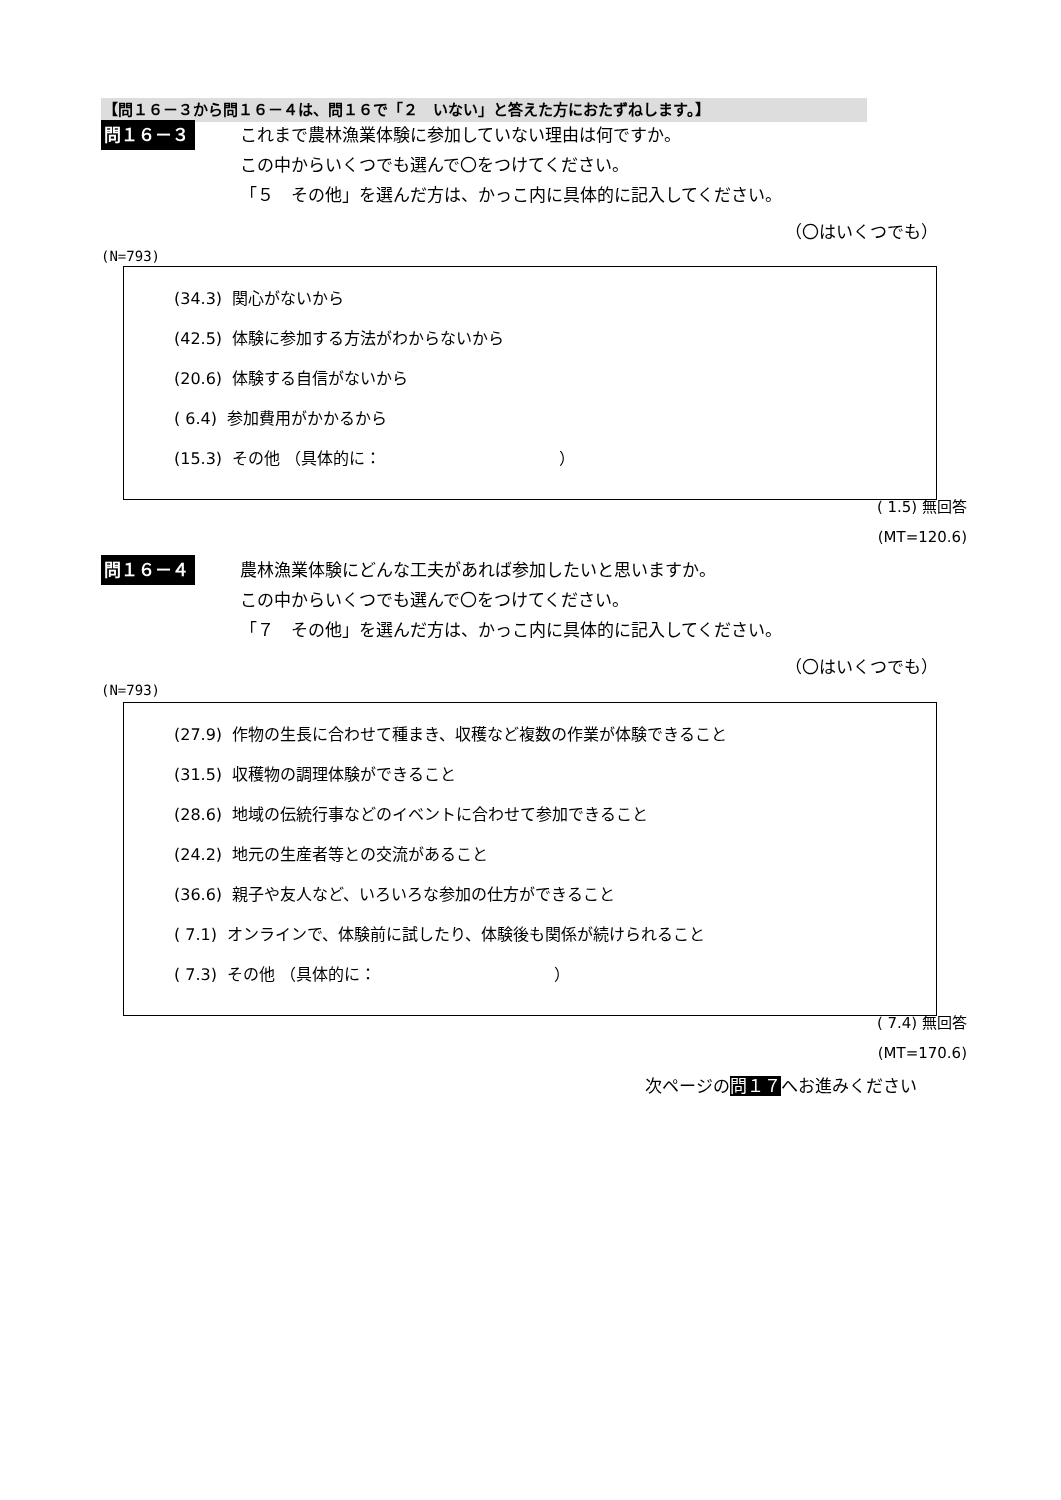【問１６－３から問１６－４は、問１６で「２　いない」と答えた方におたずねします。】
問１６－３
これまで農林漁業体験に参加していない理由は何ですか。
この中からいくつでも選んで〇をつけてください。
「５　その他」を選んだ方は、かっこ内に具体的に記入してください。
（〇はいくつでも）
(N=793)
(34.3) 関心がないから
(42.5) 体験に参加する方法がわからないから
(20.6) 体験する自信がないから
( 6.4) 参加費用がかかるから
(15.3) その他 （具体的に： ）
( 1.5) 無回答
(MT=120.6)
問１６－４
農林漁業体験にどんな工夫があれば参加したいと思いますか。
この中からいくつでも選んで〇をつけてください。
「７　その他」を選んだ方は、かっこ内に具体的に記入してください。
（〇はいくつでも）
(N=793)
(27.9) 作物の生長に合わせて種まき、収穫など複数の作業が体験できること
(31.5) 収穫物の調理体験ができること
(28.6) 地域の伝統行事などのイベントに合わせて参加できること
(24.2) 地元の生産者等との交流があること
(36.6) 親子や友人など、いろいろな参加の仕方ができること
( 7.1) オンラインで、体験前に試したり、体験後も関係が続けられること
( 7.3) その他 （具体的に： ）
( 7.4) 無回答
(MT=170.6)
次ページの問１７へお進みください